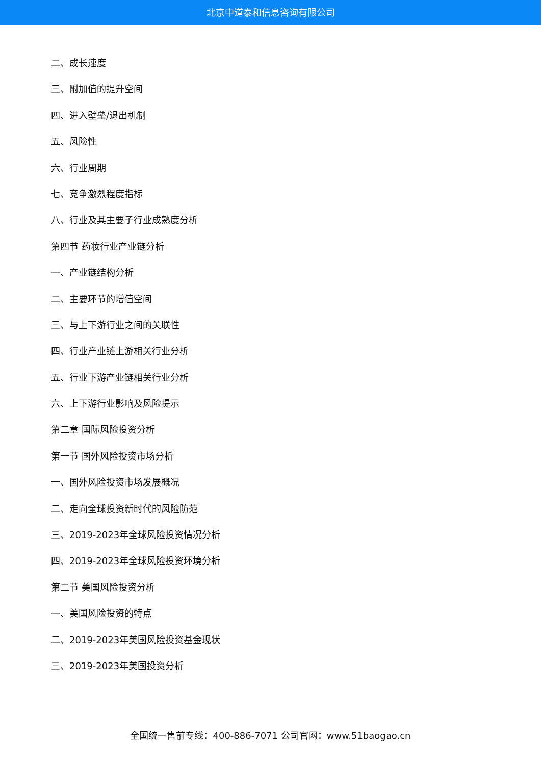北京中道泰和信息咨询有限公司
二、成长速度
三、附加值的提升空间
四、进入壁垒/退出机制
五、风险性
六、行业周期
七、竞争激烈程度指标
八、行业及其主要子行业成熟度分析
第四节 药妆行业产业链分析
一、产业链结构分析
二、主要环节的增值空间
三、与上下游行业之间的关联性
四、行业产业链上游相关行业分析
五、行业下游产业链相关行业分析
六、上下游行业影响及风险提示
第二章 国际风险投资分析
第一节 国外风险投资市场分析
一、国外风险投资市场发展概况
二、走向全球投资新时代的风险防范
三、2019-2023年全球风险投资情况分析
四、2019-2023年全球风险投资环境分析
第二节 美国风险投资分析
一、美国风险投资的特点
二、2019-2023年美国风险投资基金现状
三、2019-2023年美国投资分析
全国统一售前专线：400-886-7071 公司官网：www.51baogao.cn